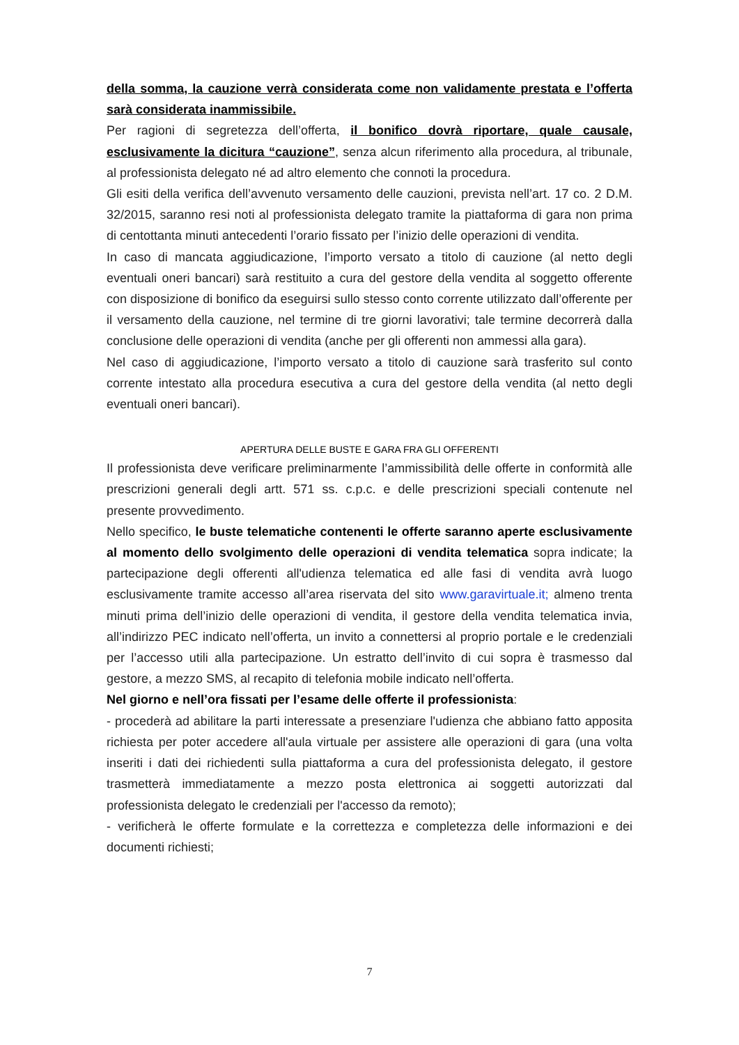della somma, la cauzione verrà considerata come non validamente prestata e l’offerta sarà considerata inammissibile.
Per ragioni di segretezza dell’offerta, il bonifico dovrà riportare, quale causale, esclusivamente la dicitura “cauzione”, senza alcun riferimento alla procedura, al tribunale, al professionista delegato né ad altro elemento che connoti la procedura.
Gli esiti della verifica dell’avvenuto versamento delle cauzioni, prevista nell’art. 17 co. 2 D.M. 32/2015, saranno resi noti al professionista delegato tramite la piattaforma di gara non prima di centottanta minuti antecedenti l’orario fissato per l’inizio delle operazioni di vendita.
In caso di mancata aggiudicazione, l’importo versato a titolo di cauzione (al netto degli eventuali oneri bancari) sarà restituito a cura del gestore della vendita al soggetto offerente con disposizione di bonifico da eseguirsi sullo stesso conto corrente utilizzato dall’offerente per il versamento della cauzione, nel termine di tre giorni lavorativi; tale termine decorrerà dalla conclusione delle operazioni di vendita (anche per gli offerenti non ammessi alla gara).
Nel caso di aggiudicazione, l’importo versato a titolo di cauzione sarà trasferito sul conto corrente intestato alla procedura esecutiva a cura del gestore della vendita (al netto degli eventuali oneri bancari).
APERTURA DELLE BUSTE E GARA FRA GLI OFFERENTI
Il professionista deve verificare preliminarmente l’ammissibilità delle offerte in conformità alle prescrizioni generali degli artt. 571 ss. c.p.c. e delle prescrizioni speciali contenute nel presente provvedimento.
Nello specifico, le buste telematiche contenenti le offerte saranno aperte esclusivamente al momento dello svolgimento delle operazioni di vendita telematica sopra indicate; la partecipazione degli offerenti all'udienza telematica ed alle fasi di vendita avrà luogo esclusivamente tramite accesso all’area riservata del sito www.garavirtuale.it; almeno trenta minuti prima dell’inizio delle operazioni di vendita, il gestore della vendita telematica invia, all’indirizzo PEC indicato nell’offerta, un invito a connettersi al proprio portale e le credenziali per l’accesso utili alla partecipazione. Un estratto dell’invito di cui sopra è trasmesso dal gestore, a mezzo SMS, al recapito di telefonia mobile indicato nell’offerta.
Nel giorno e nell’ora fissati per l’esame delle offerte il professionista:
- procederà ad abilitare la parti interessate a presenziare l'udienza che abbiano fatto apposita richiesta per poter accedere all'aula virtuale per assistere alle operazioni di gara (una volta inseriti i dati dei richiedenti sulla piattaforma a cura del professionista delegato, il gestore trasmetterà immediatamente a mezzo posta elettronica ai soggetti autorizzati dal professionista delegato le credenziali per l'accesso da remoto);
- verificherà le offerte formulate e la correttezza e completezza delle informazioni e dei documenti richiesti;
7